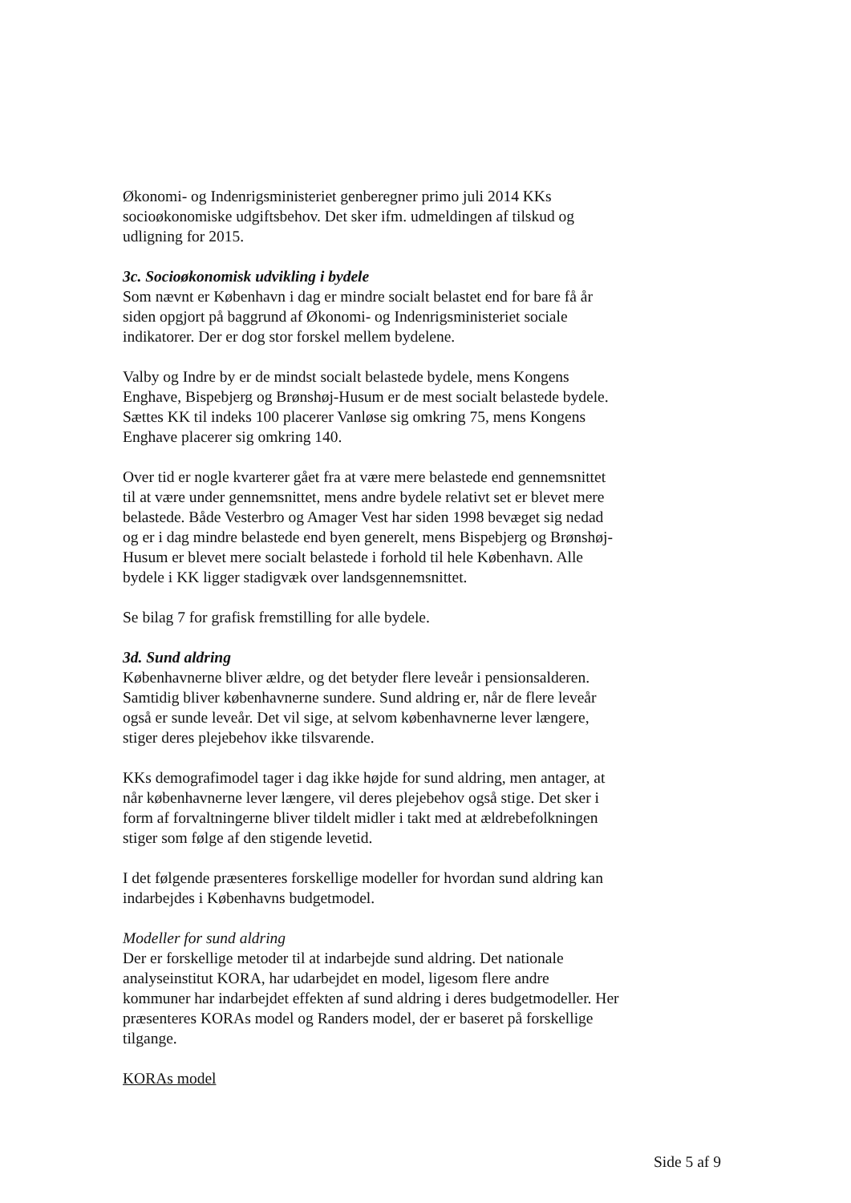Økonomi- og Indenrigsministeriet genberegner primo juli 2014 KKs socioøkonomiske udgiftsbehov. Det sker ifm. udmeldingen af tilskud og udligning for 2015.
3c. Socioøkonomisk udvikling i bydele
Som nævnt er København i dag er mindre socialt belastet end for bare få år siden opgjort på baggrund af Økonomi- og Indenrigsministeriet sociale indikatorer. Der er dog stor forskel mellem bydelene.
Valby og Indre by er de mindst socialt belastede bydele, mens Kongens Enghave, Bispebjerg og Brønshøj-Husum er de mest socialt belastede bydele. Sættes KK til indeks 100 placerer Vanløse sig omkring 75, mens Kongens Enghave placerer sig omkring 140.
Over tid er nogle kvarterer gået fra at være mere belastede end gennemsnittet til at være under gennemsnittet, mens andre bydele relativt set er blevet mere belastede. Både Vesterbro og Amager Vest har siden 1998 bevæget sig nedad og er i dag mindre belastede end byen generelt, mens Bispebjerg og Brønshøj-Husum er blevet mere socialt belastede i forhold til hele København. Alle bydele i KK ligger stadigvæk over landsgennemsnittet.
Se bilag 7 for grafisk fremstilling for alle bydele.
3d. Sund aldring
Københavnerne bliver ældre, og det betyder flere leveår i pensionsalderen. Samtidig bliver københavnerne sundere. Sund aldring er, når de flere leveår også er sunde leveår. Det vil sige, at selvom københavnerne lever længere, stiger deres plejebehov ikke tilsvarende.
KKs demografimodel tager i dag ikke højde for sund aldring, men antager, at når københavnerne lever længere, vil deres plejebehov også stige. Det sker i form af forvaltningerne bliver tildelt midler i takt med at ældrebefolkningen stiger som følge af den stigende levetid.
I det følgende præsenteres forskellige modeller for hvordan sund aldring kan indarbejdes i Københavns budgetmodel.
Modeller for sund aldring
Der er forskellige metoder til at indarbejde sund aldring. Det nationale analyseinstitut KORA, har udarbejdet en model, ligesom flere andre kommuner har indarbejdet effekten af sund aldring i deres budgetmodeller. Her præsenteres KORAs model og Randers model, der er baseret på forskellige tilgange.
KORAs model
Side 5 af 9